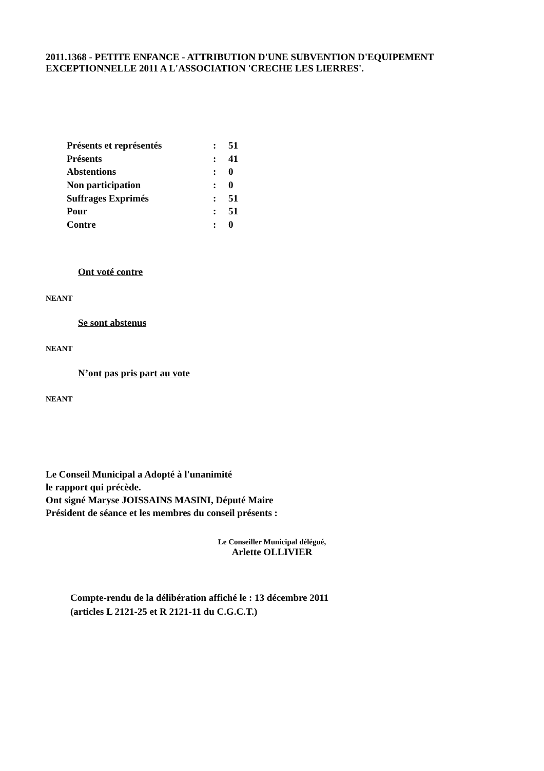2011.1368 - PETITE ENFANCE - ATTRIBUTION D'UNE SUBVENTION D'EQUIPEMENT
EXCEPTIONNELLE 2011 A L'ASSOCIATION 'CRECHE LES LIERRES'.
| Présents et représentés | : | 51 |
| Présents | : | 41 |
| Abstentions | : | 0 |
| Non participation | : | 0 |
| Suffrages Exprimés | : | 51 |
| Pour | : | 51 |
| Contre | : | 0 |
Ont voté contre
NEANT
Se sont abstenus
NEANT
N’ont pas pris part au vote
NEANT
Le Conseil Municipal a Adopté à l'unanimité
le rapport qui précède.
Ont signé Maryse JOISSAINS MASINI, Député Maire
Président de séance et les membres du conseil présents :
Le Conseiller Municipal délégué,
Arlette OLLIVIER
Compte-rendu de la délibération affiché le : 13 décembre 2011
(articles L 2121-25 et R 2121-11 du C.G.C.T.)